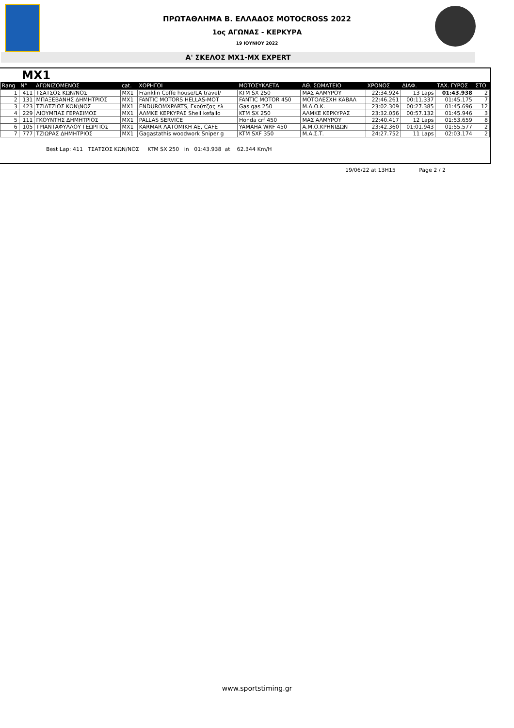ΠΡΩΤΑΘΛΗΜΑ Β. ΕΛΛΑΔΟΣ MOTOCROSS 2022
1ος ΑΓΩΝΑΣ - ΚΕΡΚΥΡΑ
19 ΙΟΥΝΙΟΥ 2022
Α' ΣΚΕΛΟΣ MX1-MX EXPERT
MX1
| Rang | N° | ΑΓΩΝΙΖΟΜΕΝΟΣ | cat. | ΧΟΡΗΓΟΙ | ΜΟΤΟΣΥΚΛΕΤΑ | ΑΘ. ΣΩΜΑΤΕΙΟ | ΧΡΟΝΟΣ | ΔΙΑΦ. | ΤΑΧ. ΓΥΡΟΣ | ΣΤΟ |
| --- | --- | --- | --- | --- | --- | --- | --- | --- | --- | --- |
| 1 | 411 | ΤΣΑΤΣΟΣ ΚΩΝ/ΝΟΣ | MX1 | Franklin Coffe house/LA travel/ | KTM SX 250 | ΜΑΣ ΑΛΜΥΡΟΥ | 22:34.924 | 13 Laps | 01:43.938 | 2 |
| 2 | 131 | ΜΠΑΞΕΒΑΝΗΣ ΔΗΜΗΤΡΙΟΣ | MX1 | FANTIC MOTORS HELLAS-MOT | FANTIC MOTOR 450 | ΜΟΤΟΛΕΣΧΗ ΚΑΒΑΛ | 22:46.261 | 00:11.337 | 01:45.175 | 7 |
| 3 | 423 | ΤΖΙΑΤΖΙΟΣ ΚΩΝ\ΝΟΣ | MX1 | ENDUROMXPARTS, Γκούτζας ελ | Gas gas 250 | Μ.Α.Ο.Κ. | 23:02.309 | 00:27.385 | 01:45.696 | 12 |
| 4 | 229 | ΛΙΟΥΜΠΑΣ ΓΕΡΑΣΙΜΟΣ | MX1 | ΑΛΜΚΕ ΚΕΡΚΥΡΑΣ Shell kefallo | KTM SX 250 | ΑΛΜΚΕ ΚΕΡΚΥΡΑΣ | 23:32.056 | 00:57.132 | 01:45.946 | 3 |
| 5 | 111 | ΓΚΟΥΝΤΗΣ ΔΗΜΗΤΡΙΟΣ | MX1 | PALLAS SERVICE | Honda crf 450 | ΜΑΣ ΑΛΜΥΡΟΥ | 22:40.417 | 12 Laps | 01:53.659 | 8 |
| 6 | 105 | ΤΡΙΑΝΤΑΦΥΛΛΟΥ ΓΕΩΡΓΙΟΣ | MX1 | KARMAR ΛΑΤΟΜΙΚΗ ΑΕ, CAFE | YAMAHA WRF 450 | Α.Μ.Ο.ΚΡΗΝΙΔΩΝ | 23:42.360 | 01:01.943 | 01:55.577 | 2 |
| 7 | 777 | ΤΖΙΩΡΑΣ ΔΗΜΗΤΡΙΟΣ | MX1 | Gagastathis woodwork Sniper g | KTM SXF 350 | Μ.Α.Σ.Τ. | 24:27.752 | 11 Laps | 02:03.174 | 2 |
Best Lap: 411 ΤΣΑΤΣΟΣ ΚΩΝ/ΝΟΣ KTM SX 250 in 01:43.938 at 62.344 Km/H
19/06/22 at 13H15 Page 2 / 2
www.sportstiming.gr